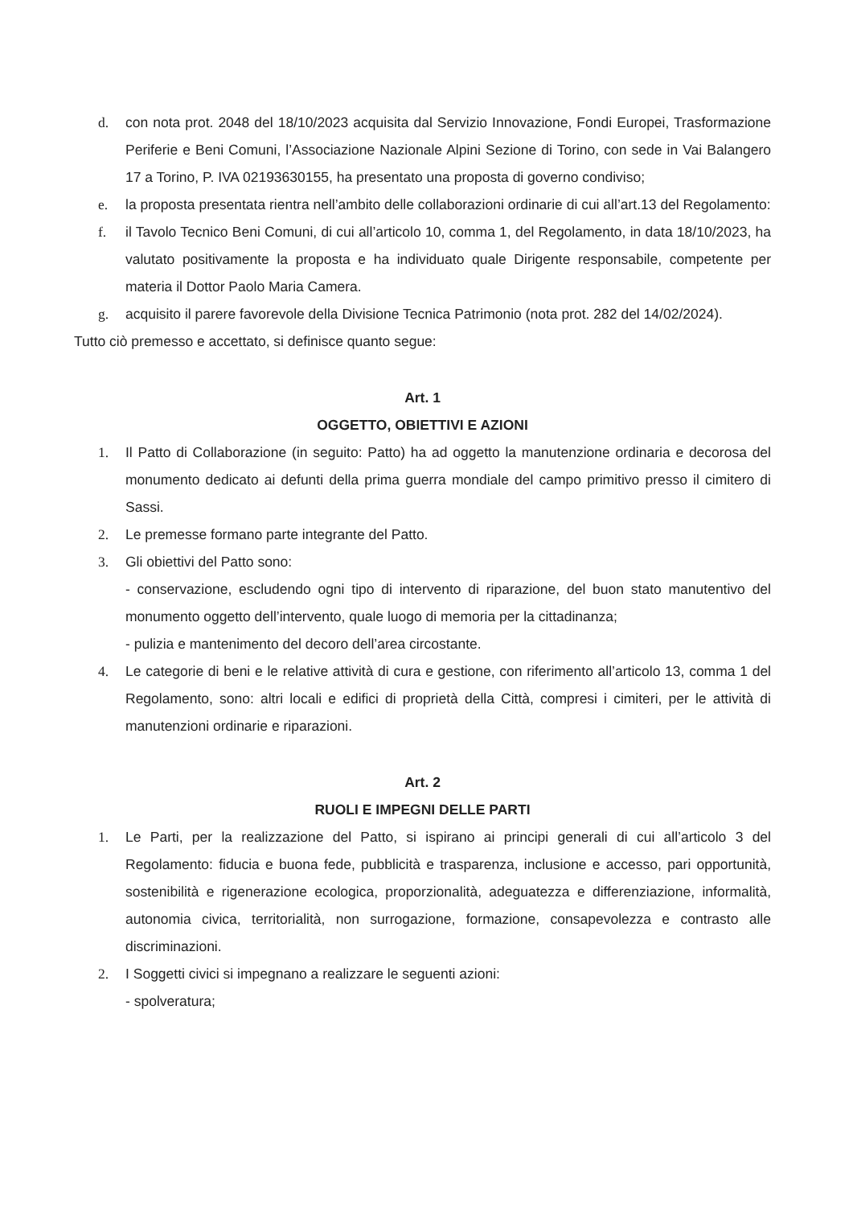d. con nota prot. 2048 del 18/10/2023 acquisita dal Servizio Innovazione, Fondi Europei, Trasformazione Periferie e Beni Comuni, l’Associazione Nazionale Alpini Sezione di Torino, con sede in Vai Balangero 17 a Torino, P. IVA 02193630155, ha presentato una proposta di governo condiviso;
e. la proposta presentata rientra nell’ambito delle collaborazioni ordinarie di cui all’art.13 del Regolamento:
f. il Tavolo Tecnico Beni Comuni, di cui all’articolo 10, comma 1, del Regolamento, in data 18/10/2023, ha valutato positivamente la proposta e ha individuato quale Dirigente responsabile, competente per materia il Dottor Paolo Maria Camera.
g. acquisito il parere favorevole della Divisione Tecnica Patrimonio (nota prot. 282 del 14/02/2024).
Tutto ciò premesso e accettato, si definisce quanto segue:
Art. 1
OGGETTO, OBIETTIVI E AZIONI
1. Il Patto di Collaborazione (in seguito: Patto) ha ad oggetto la manutenzione ordinaria e decorosa del monumento dedicato ai defunti della prima guerra mondiale del campo primitivo presso il cimitero di Sassi.
2. Le premesse formano parte integrante del Patto.
3. Gli obiettivi del Patto sono:
- conservazione, escludendo ogni tipo di intervento di riparazione, del buon stato manutentivo del monumento oggetto dell’intervento, quale luogo di memoria per la cittadinanza;
- pulizia e mantenimento del decoro dell’area circostante.
4. Le categorie di beni e le relative attività di cura e gestione, con riferimento all’articolo 13, comma 1 del Regolamento, sono: altri locali e edifici di proprietà della Città, compresi i cimiteri, per le attività di manutenzioni ordinarie e riparazioni.
Art. 2
RUOLI E IMPEGNI DELLE PARTI
1. Le Parti, per la realizzazione del Patto, si ispirano ai principi generali di cui all’articolo 3 del Regolamento: fiducia e buona fede, pubblicità e trasparenza, inclusione e accesso, pari opportunità, sostenibilità e rigenerazione ecologica, proporzionalità, adeguatezza e differenziazione, informalità, autonomia civica, territorialità, non surrogazione, formazione, consapevolezza e contrasto alle discriminazioni.
2. I Soggetti civici si impegnano a realizzare le seguenti azioni:
- spolveratura;